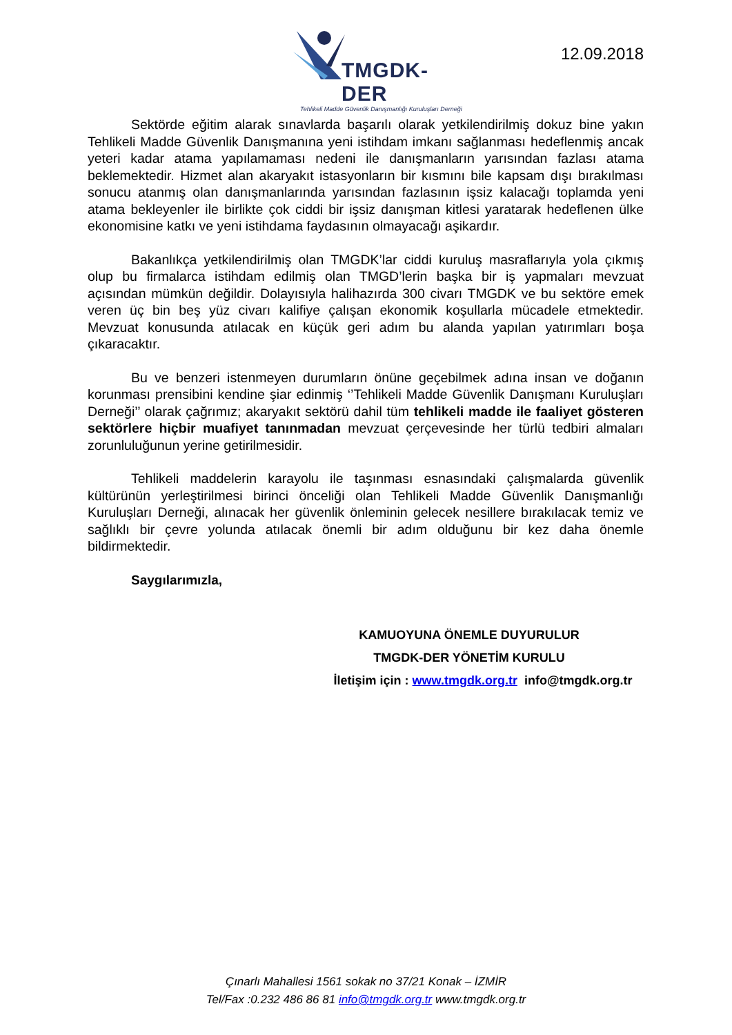TMGDK-DER
Tehlikeli Madde Güvenlik Danışmanlığı Kuruluşları Derneği
12.09.2018
Sektörde eğitim alarak sınavlarda başarılı olarak yetkilendirilmiş dokuz bine yakın Tehlikeli Madde Güvenlik Danışmanına yeni istihdam imkanı sağlanması hedeflenmiş ancak yeteri kadar atama yapılamaması nedeni ile danışmanların yarısından fazlası atama beklemektedir. Hizmet alan akaryakıt istasyonların bir kısmını bile kapsam dışı bırakılması sonucu atanmış olan danışmanlarında yarısından fazlasının işsiz kalacağı toplamda yeni atama bekleyenler ile birlikte çok ciddi bir işsiz danışman kitlesi yaratarak hedeflenen ülke ekonomisine katkı ve yeni istihdama faydasının olmayacağı aşikardır.
Bakanlıkça yetkilendirilmiş olan TMGDK’lar ciddi kuruluş masraflarıyla yola çıkmış olup bu firmalarca istihdam edilmiş olan TMGD’lerin başka bir iş yapmaları mevzuat açısından mümkün değildir. Dolayısıyla halihazırda 300 civarı TMGDK ve bu sektöre emek veren üç bin beş yüz civarı kalifiye çalışan ekonomik koşullarla mücadele etmektedir. Mevzuat konusunda atılacak en küçük geri adım bu alanda yapılan yatırımları boşa çıkaracaktır.
Bu ve benzeri istenmeyen durumların önüne geçebilmek adına insan ve doğanın korunması prensibini kendine şiar edinmiş ‘’Tehlikeli Madde Güvenlik Danışmanı Kuruluşları Derneği’’ olarak çağrımız; akaryakıt sektörü dahil tüm tehlikeli madde ile faaliyet gösteren sektörlere hiçbir muafiyet tanınmadan mevzuat çerçevesinde her türlü tedbiri almaları zorunluluğunun yerine getirilmesidir.
Tehlikeli maddelerin karayolu ile taşınması esnasındaki çalışmalarda güvenlik kültürünün yerleştirilmesi birinci önceliği olan Tehlikeli Madde Güvenlik Danışmanlığı Kuruluşları Derneği, alınacak her güvenlik önleminin gelecek nesillere bırakılacak temiz ve sağlıklı bir çevre yolunda atılacak önemli bir adım olduğunu bir kez daha önemle bildirmektedir.
Saygılarımızla,
KAMUOYUNA ÖNEMLE DUYURULUR
TMGDK-DER YÖNETİM KURULU
İletişim için : www.tmgdk.org.tr info@tmgdk.org.tr
Çınarlı Mahallesi 1561 sokak no 37/21 Konak – İZMİR
Tel/Fax :0.232 486 86 81 info@tmgdk.org.tr www.tmgdk.org.tr